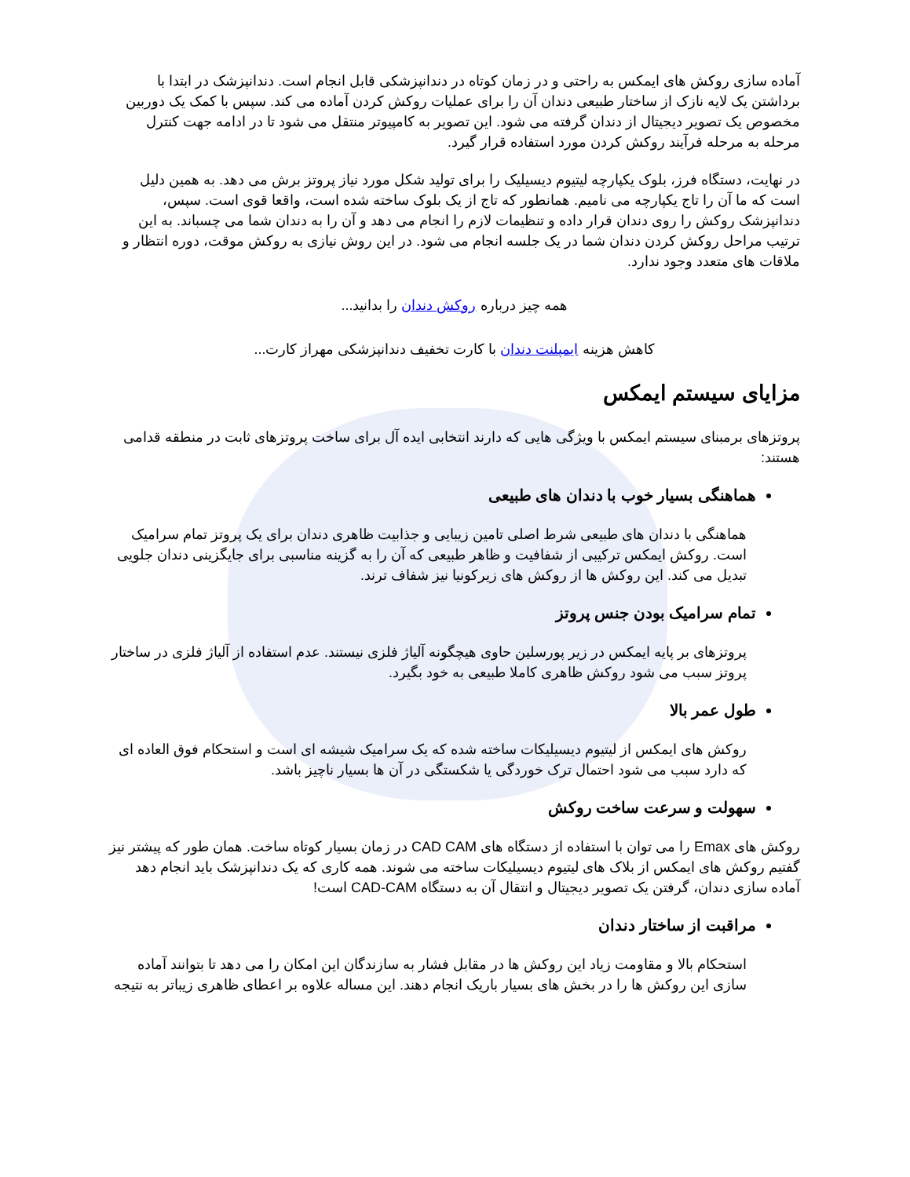آماده سازی روکش های ایمکس به راحتی و در زمان کوتاه در دندانپزشکی قابل انجام است. دندانپزشک در ابتدا با برداشتن یک لایه نازک از ساختار طبیعی دندان آن را برای عملیات روکش کردن آماده می کند. سپس با کمک یک دوربین مخصوص یک تصویر دیجیتال از دندان گرفته می شود. این تصویر به کامپیوتر منتقل می شود تا در ادامه جهت کنترل مرحله به مرحله فرآیند روکش کردن مورد استفاده قرار گیرد.
در نهایت، دستگاه فرز، بلوک یکپارچه لیتیوم دیسیلیک را برای تولید شکل مورد نیاز پروتز برش می دهد. به همین دلیل است که ما آن را تاج یکپارچه می نامیم. همانطور که تاج از یک بلوک ساخته شده است، واقعا قوی است. سپس، دندانپزشک روکش را روی دندان قرار داده و تنظیمات لازم را انجام می دهد و آن را به دندان شما می چسباند. به این ترتیب مراحل روکش کردن دندان شما در یک جلسه انجام می شود. در این روش نیازی به روکش موقت، دوره انتظار و ملاقات های متعدد وجود ندارد.
همه چیز درباره روکش دندان را بدانید...
کاهش هزینه ایمپلنت دندان با کارت تخفیف دندانپزشکی مهراز کارت...
مزایای سیستم ایمکس
پروتزهای برمبنای سیستم ایمکس با ویژگی هایی که دارند انتخابی ایده آل برای ساخت پروتزهای ثابت در منطقه قدامی هستند:
هماهنگی بسیار خوب با دندان های طبیعی
هماهنگی با دندان های طبیعی شرط اصلی تامین زیبایی و جذابیت ظاهری دندان برای یک پروتز تمام سرامیک است. روکش ایمکس ترکیبی از شفافیت و ظاهر طبیعی که آن را به گزینه مناسبی برای جایگزینی دندان جلویی تبدیل می کند. این روکش ها از روکش های زیرکونیا نیز شفاف ترند.
تمام سرامیک بودن جنس پروتز
پروتزهای بر پایه ایمکس در زیر پورسلین حاوی هیچگونه آلیاژ فلزی نیستند. عدم استفاده از آلیاژ فلزی در ساختار پروتز سبب می شود روکش ظاهری کاملا طبیعی به خود بگیرد.
طول عمر بالا
روکش های ایمکس از لیتیوم دیسیلیکات ساخته شده که یک سرامیک شیشه ای است و استحکام فوق العاده ای که دارد سبب می شود احتمال ترک خوردگی یا شکستگی در آن ها بسیار ناچیز باشد.
سهولت و سرعت ساخت روکش
روکش های Emax را می توان با استفاده از دستگاه های CAD CAM در زمان بسیار کوتاه ساخت. همان طور که پیشتر نیز گفتیم روکش های ایمکس از بلاک های لیتیوم دیسیلیکات ساخته می شوند. همه کاری که یک دندانپزشک باید انجام دهد آماده سازی دندان، گرفتن یک تصویر دیجیتال و انتقال آن به دستگاه CAD-CAM است!
مراقبت از ساختار دندان
استحکام بالا و مقاومت زیاد این روکش ها در مقابل فشار به سازندگان این امکان را می دهد تا بتوانند آماده سازی این روکش ها را در بخش های بسیار باریک انجام دهند. این مساله علاوه بر اعطای ظاهری زیباتر به نتیجه